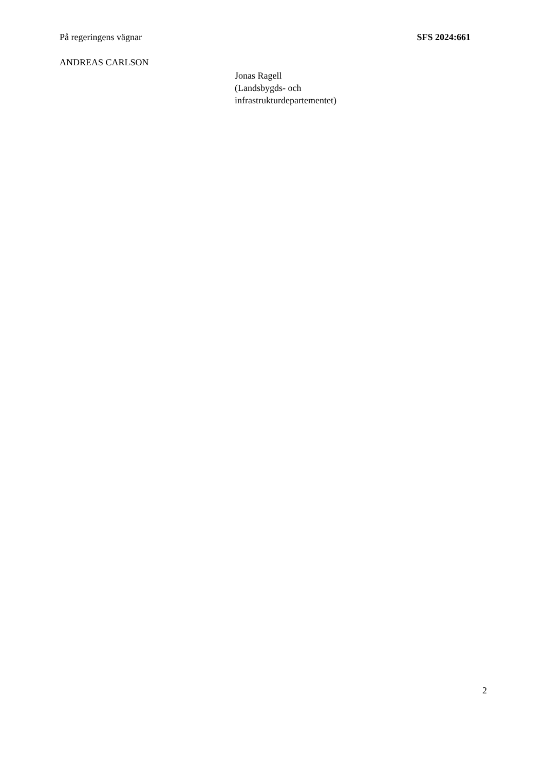På regeringens vägnar SFS 2024:661
ANDREAS CARLSON
Jonas Ragell
(Landsbygds- och
infrastrukturdepartementet)
2